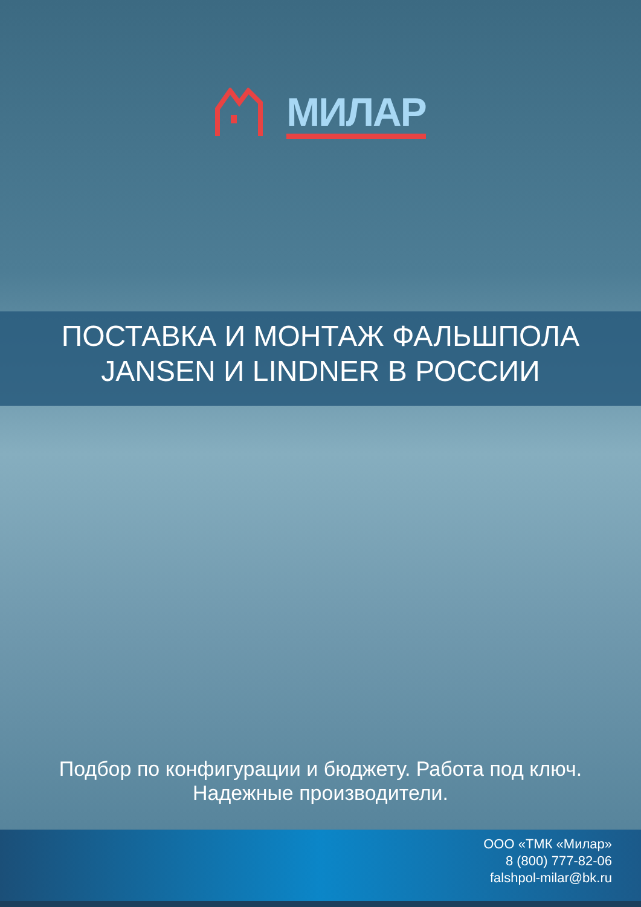МИЛАР
ПОСТАВКА И МОНТАЖ ФАЛЬШПОЛА
JANSEN И LINDNER В РОССИИ
Подбор по конфигурации и бюджету. Работа под ключ.
Надежные производители.
ООО «ТМК «Милар»
8 (800) 777-82-06
falshpol-milar@bk.ru